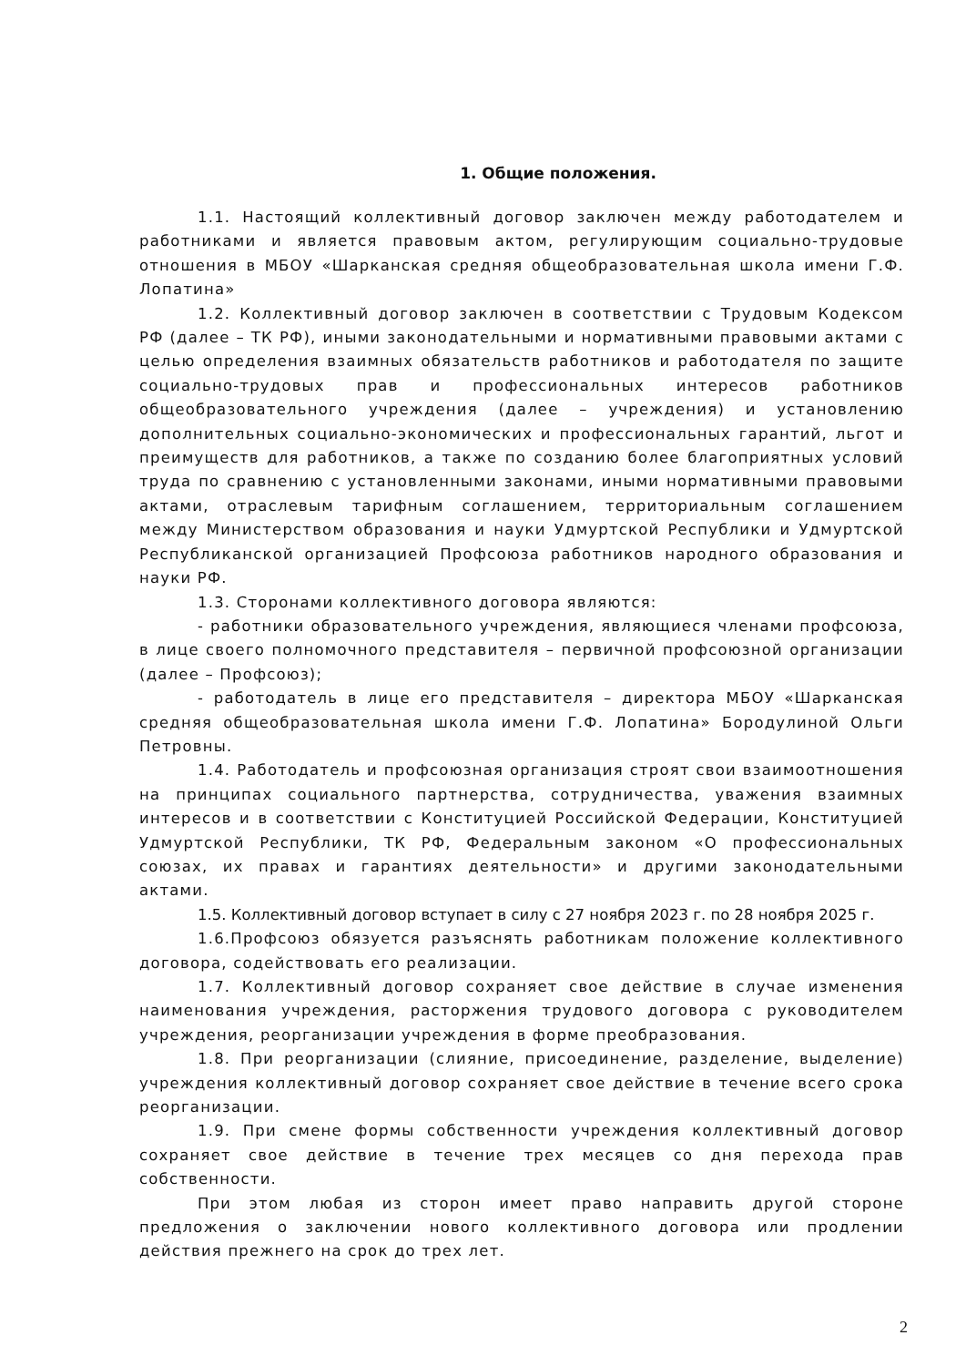1. Общие положения.
1.1. Настоящий коллективный договор заключен между работодателем и работниками и является правовым актом, регулирующим социально-трудовые отношения в МБОУ «Шарканская средняя общеобразовательная школа имени Г.Ф. Лопатина»
1.2. Коллективный договор заключен в соответствии с Трудовым Кодексом РФ (далее – ТК РФ), иными законодательными и нормативными правовыми актами с целью определения взаимных обязательств работников и работодателя по защите социально-трудовых прав и профессиональных интересов работников общеобразовательного учреждения (далее – учреждения) и установлению дополнительных социально-экономических и профессиональных гарантий, льгот и преимуществ для работников, а также по созданию более благоприятных условий труда по сравнению с установленными законами, иными нормативными правовыми актами, отраслевым тарифным соглашением, территориальным соглашением между Министерством образования и науки Удмуртской Республики и Удмуртской Республиканской организацией Профсоюза работников народного образования и науки РФ.
1.3. Сторонами коллективного договора являются:
- работники образовательного учреждения, являющиеся членами профсоюза, в лице своего полномочного представителя – первичной профсоюзной организации (далее – Профсоюз);
- работодатель в лице его представителя – директора МБОУ «Шарканская средняя общеобразовательная школа имени Г.Ф. Лопатина» Бородулиной Ольги Петровны.
1.4. Работодатель и профсоюзная организация строят свои взаимоотношения на принципах социального партнерства, сотрудничества, уважения взаимных интересов и в соответствии с Конституцией Российской Федерации, Конституцией Удмуртской Республики, ТК РФ, Федеральным законом «О профессиональных союзах, их правах и гарантиях деятельности» и другими законодательными актами.
1.5. Коллективный договор вступает в силу с 27 ноября 2023 г. по 28 ноября 2025 г.
1.6.Профсоюз обязуется разъяснять работникам положение коллективного договора, содействовать его реализации.
1.7. Коллективный договор сохраняет свое действие в случае изменения наименования учреждения, расторжения трудового договора с руководителем учреждения, реорганизации учреждения в форме преобразования.
1.8. При реорганизации (слияние, присоединение, разделение, выделение) учреждения коллективный договор сохраняет свое действие в течение всего срока реорганизации.
1.9. При смене формы собственности учреждения коллективный договор сохраняет свое действие в течение трех месяцев со дня перехода прав собственности.
При этом любая из сторон имеет право направить другой стороне предложения о заключении нового коллективного договора или продлении действия прежнего на срок до трех лет.
2